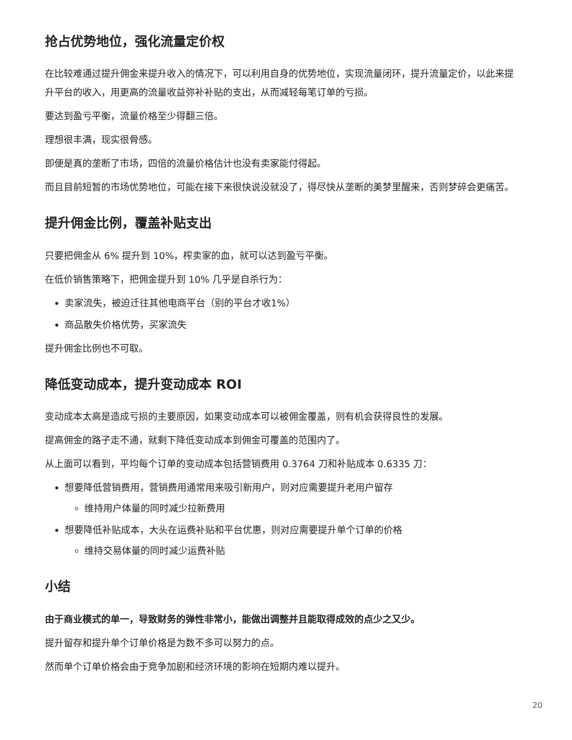抢占优势地位，强化流量定价权
在比较难通过提升佣金来提升收入的情况下，可以利用自身的优势地位，实现流量闭环，提升流量定价，以此来提升平台的收入，用更高的流量收益弥补补贴的支出，从而减轻每笔订单的亏损。
要达到盈亏平衡，流量价格至少得翻三倍。
理想很丰满，现实很骨感。
即便是真的垄断了市场，四倍的流量价格估计也没有卖家能付得起。
而且目前短暂的市场优势地位，可能在接下来很快说没就没了，得尽快从垄断的美梦里醒来，否则梦碎会更痛苦。
提升佣金比例，覆盖补贴支出
只要把佣金从 6% 提升到 10%，榨卖家的血，就可以达到盈亏平衡。
在低价销售策略下，把佣金提升到 10% 几乎是自杀行为：
卖家流失，被迫迁往其他电商平台（别的平台才收1%）
商品散失价格优势，买家流失
提升佣金比例也不可取。
降低变动成本，提升变动成本 ROI
变动成本太高是造成亏损的主要原因，如果变动成本可以被佣金覆盖，则有机会获得良性的发展。
提高佣金的路子走不通，就剩下降低变动成本到佣金可覆盖的范围内了。
从上面可以看到，平均每个订单的变动成本包括营销费用 0.3764 刀和补贴成本 0.6335 刀：
想要降低营销费用，营销费用通常用来吸引新用户，则对应需要提升老用户留存
维持用户体量的同时减少拉新费用
想要降低补贴成本，大头在运费补贴和平台优惠，则对应需要提升单个订单的价格
维持交易体量的同时减少运费补贴
小结
由于商业模式的单一，导致财务的弹性非常小，能做出调整并且能取得成效的点少之又少。
提升留存和提升单个订单价格是为数不多可以努力的点。
然而单个订单价格会由于竞争加剧和经济环境的影响在短期内难以提升。
20